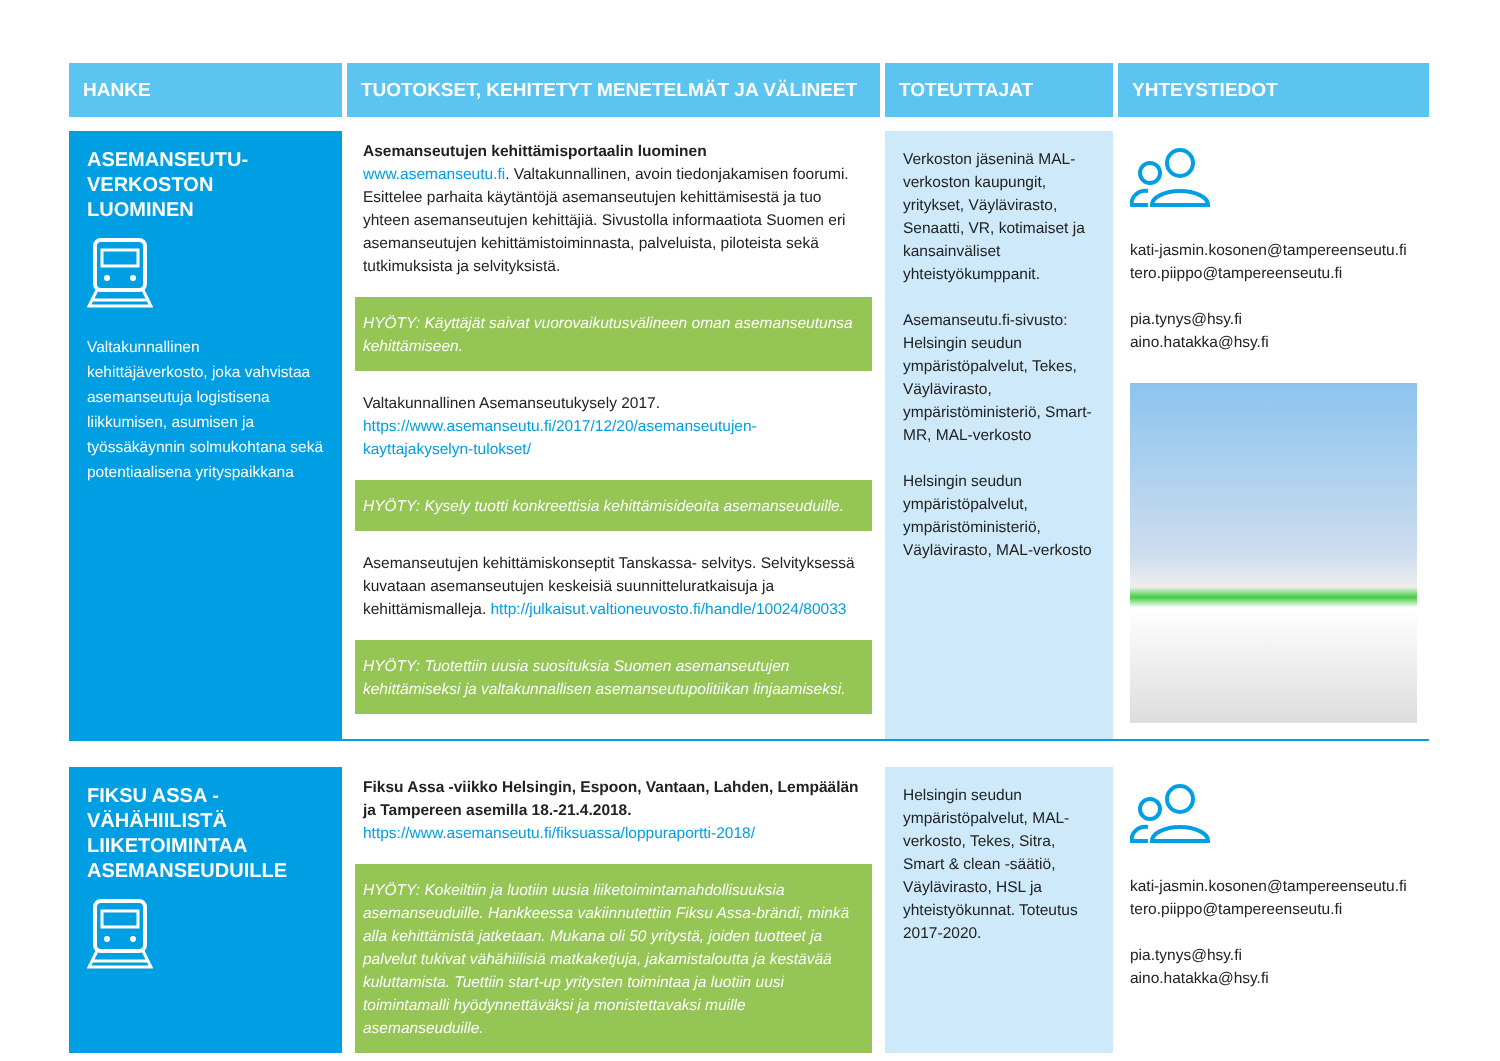| HANKE | TUOTOKSET, KEHITETYT MENETELMÄT JA VÄLINEET | TOTEUTTAJAT | YHTEYSTIEDOT |
| --- | --- | --- | --- |
| ASEMANSEUTU- VERKOSTON LUOMINEN Valtakunnallinen kehittäjäverkosto, joka vahvistaa asemanseutuja logistisena liikkumisen, asumisen ja työssäkäynnin solmukohtana sekä potentiaalisena yrityspaikkana | Asemanseutujen kehittämisportaalin luominen www.asemanseutu.fi . Valtakunnallinen, avoin tiedonjakamisen foorumi. Esittelee parhaita käytäntöjä asemanseutujen kehittämisestä ja tuo yhteen asemanseutujen kehittäjiä. Sivustolla informaatiota Suomen eri asemanseutujen kehittämistoiminnasta, palveluista, piloteista sekä tutkimuksista ja selvityksistä. HYÖTY: Käyttäjät saivat vuorovaikutusvälineen oman asemanseutunsa kehittämiseen. Valtakunnallinen Asemanseutukysely 2017. https://www.asemanseutu.fi/2017/12/20/asemanseutujen-kayttajakyselyn-tulokset/ HYÖTY: Kysely tuotti konkreettisia kehittämisideoita asemanseuduille. Asemanseutujen kehittämiskonseptit Tanskassa- selvitys. Selvityksessä kuvataan asemanseutujen keskeisiä suunnitteluratkaisuja ja kehittämismalleja. http://julkaisut.valtioneuvosto.fi/handle/10024/80033 HYÖTY: Tuotettiin uusia suosituksia Suomen asemanseutujen kehittämiseksi ja valtakunnallisen asemanseutupolitiikan linjaamiseksi. | Verkoston jäseninä MAL-verkoston kaupungit, yritykset, Väylävirasto, Senaatti, VR, kotimaiset ja kansainväliset yhteistyökumppanit. Asemanseutu.fi-sivusto: Helsingin seudun ympäristöpalvelut, Tekes, Väylävirasto, ympäristöministeriö, Smart-MR, MAL-verkosto Helsingin seudun ympäristöpalvelut, ympäristöministeriö, Väylävirasto, MAL-verkosto | kati-jasmin.kosonen@tampereenseutu.fi tero.piippo@tampereenseutu.fi pia.tynys@hsy.fi aino.hatakka@hsy.fi |
| FIKSU ASSA - VÄHÄHIILISTÄ LIIKETOIMINTAA ASEMANSEUDUILLE | Fiksu Assa -viikko Helsingin, Espoon, Vantaan, Lahden, Lempäälän ja Tampereen asemilla 18.-21.4.2018. https://www.asemanseutu.fi/fiksuassa/loppuraportti-2018/ HYÖTY: Kokeiltiin ja luotiin uusia liiketoimintamahdollisuuksia asemanseuduille. Hankkeessa vakiinnutettiin Fiksu Assa-brändi, minkä alla kehittämistä jatketaan. Mukana oli 50 yritystä, joiden tuotteet ja palvelut tukivat vähähiilisiä matkaketjuja, jakamistaloutta ja kestävää kuluttamista. Tuettiin start-up yritysten toimintaa ja luotiin uusi toimintamalli hyödynnettäväksi ja monistettavaksi muille asemanseuduille. | Helsingin seudun ympäristöpalvelut, MAL-verkosto, Tekes, Sitra, Smart & clean -säätiö, Väylävirasto, HSL ja yhteistyökunnat. Toteutus 2017-2020. | kati-jasmin.kosonen@tampereenseutu.fi tero.piippo@tampereenseutu.fi pia.tynys@hsy.fi aino.hatakka@hsy.fi |